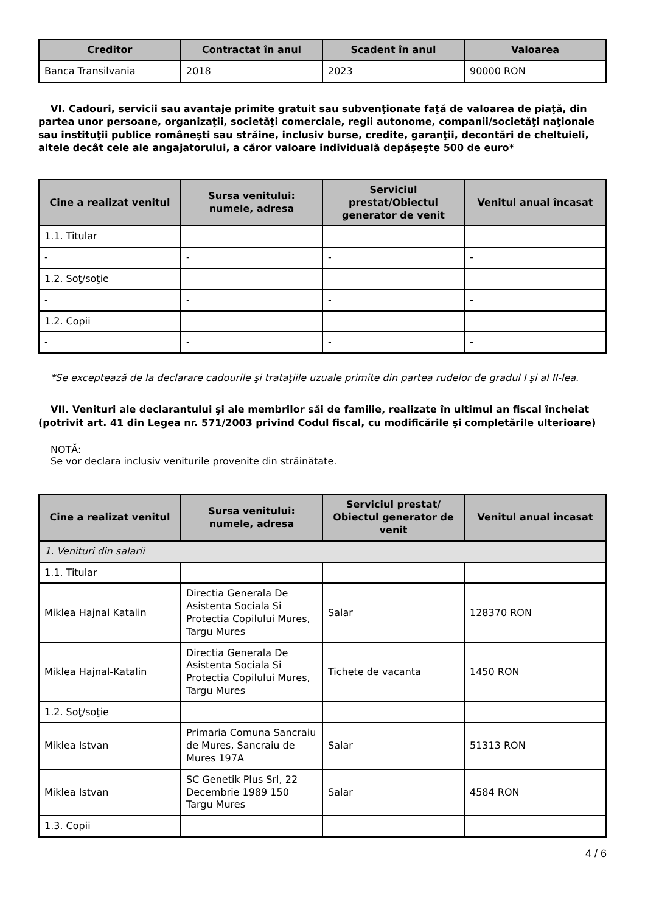| Creditor | Contractat în anul | Scadent în anul | Valoarea |
| --- | --- | --- | --- |
| Banca Transilvania | 2018 | 2023 | 90000 RON |
VI. Cadouri, servicii sau avantaje primite gratuit sau subvenţionate faţă de valoarea de piaţă, din partea unor persoane, organizaţii, societăţi comerciale, regii autonome, companii/societăţi naţionale sau instituţii publice româneşti sau străine, inclusiv burse, credite, garanţii, decontări de cheltuieli, altele decât cele ale angajatorului, a căror valoare individuală depăşeşte 500 de euro*
| Cine a realizat venitul | Sursa venitului: numele, adresa | Serviciul prestat/Obiectul generator de venit | Venitul anual încasat |
| --- | --- | --- | --- |
| 1.1. Titular | | | |
| - | - | - | - |
| 1.2. Soţ/soţie | | | |
| - | - | - | - |
| 1.2. Copii | | | |
| - | - | - | - |
*Se exceptează de la declarare cadourile şi trataţiile uzuale primite din partea rudelor de gradul I şi al II-lea.
VII. Venituri ale declarantului şi ale membrilor săi de familie, realizate în ultimul an fiscal încheiat (potrivit art. 41 din Legea nr. 571/2003 privind Codul fiscal, cu modificările şi completările ulterioare)
NOTĂ:
Se vor declara inclusiv veniturile provenite din străinătate.
| Cine a realizat venitul | Sursa venitului: numele, adresa | Serviciul prestat/ Obiectul generator de venit | Venitul anual încasat |
| --- | --- | --- | --- |
| 1. Venituri din salarii | | | |
| 1.1. Titular | | | |
| Miklea Hajnal Katalin | Directia Generala De Asistenta Sociala Si Protectia Copilului Mures, Targu Mures | Salar | 128370 RON |
| Miklea Hajnal-Katalin | Directia Generala De Asistenta Sociala Si Protectia Copilului Mures, Targu Mures | Tichete de vacanta | 1450 RON |
| 1.2. Soţ/soţie | | | |
| Miklea Istvan | Primaria Comuna Sancraiu de Mures, Sancraiu de Mures 197A | Salar | 51313 RON |
| Miklea Istvan | SC Genetik Plus Srl, 22 Decembrie 1989 150 Targu Mures | Salar | 4584 RON |
| 1.3. Copii | | | |
4 / 6